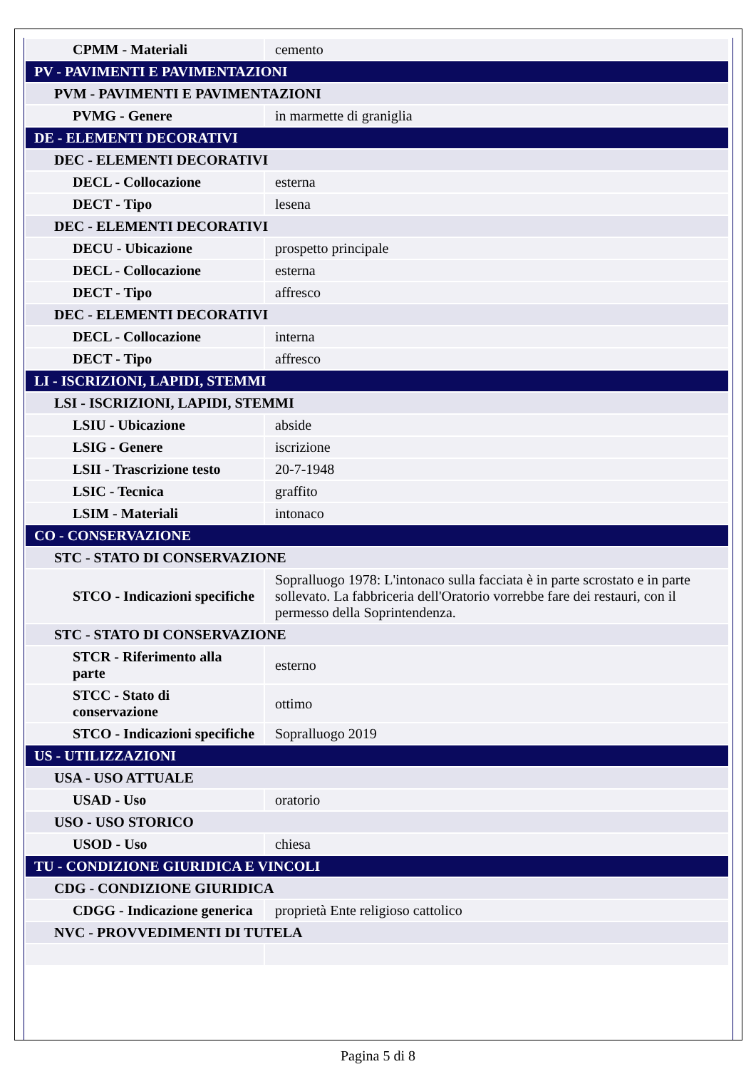| CPMM - Materiali | cemento |
| PV - PAVIMENTI E PAVIMENTAZIONI | |
| PVM - PAVIMENTI E PAVIMENTAZIONI | |
| PVMG - Genere | in marmette di graniglia |
| DE - ELEMENTI DECORATIVI | |
| DEC - ELEMENTI DECORATIVI | |
| DECL - Collocazione | esterna |
| DECT - Tipo | lesena |
| DEC - ELEMENTI DECORATIVI | |
| DECU - Ubicazione | prospetto principale |
| DECL - Collocazione | esterna |
| DECT - Tipo | affresco |
| DEC - ELEMENTI DECORATIVI | |
| DECL - Collocazione | interna |
| DECT - Tipo | affresco |
| LI - ISCRIZIONI, LAPIDI, STEMMI | |
| LSI - ISCRIZIONI, LAPIDI, STEMMI | |
| LSIU - Ubicazione | abside |
| LSIG - Genere | iscrizione |
| LSII - Trascrizione testo | 20-7-1948 |
| LSIC - Tecnica | graffito |
| LSIM - Materiali | intonaco |
| CO - CONSERVAZIONE | |
| STC - STATO DI CONSERVAZIONE | |
| STCO - Indicazioni specifiche | Sopralluogo 1978: L'intonaco sulla facciata è in parte scrostato e in parte sollevato. La fabbriceria dell'Oratorio vorrebbe fare dei restauri, con il permesso della Soprintendenza. |
| STC - STATO DI CONSERVAZIONE | |
| STCR - Riferimento alla parte | esterno |
| STCC - Stato di conservazione | ottimo |
| STCO - Indicazioni specifiche | Sopralluogo 2019 |
| US - UTILIZZAZIONI | |
| USA - USO ATTUALE | |
| USAD - Uso | oratorio |
| USO - USO STORICO | |
| USOD - Uso | chiesa |
| TU - CONDIZIONE GIURIDICA E VINCOLI | |
| CDG - CONDIZIONE GIURIDICA | |
| CDGG - Indicazione generica | proprietà Ente religioso cattolico |
| NVC - PROVVEDIMENTI DI TUTELA | |
Pagina 5 di 8